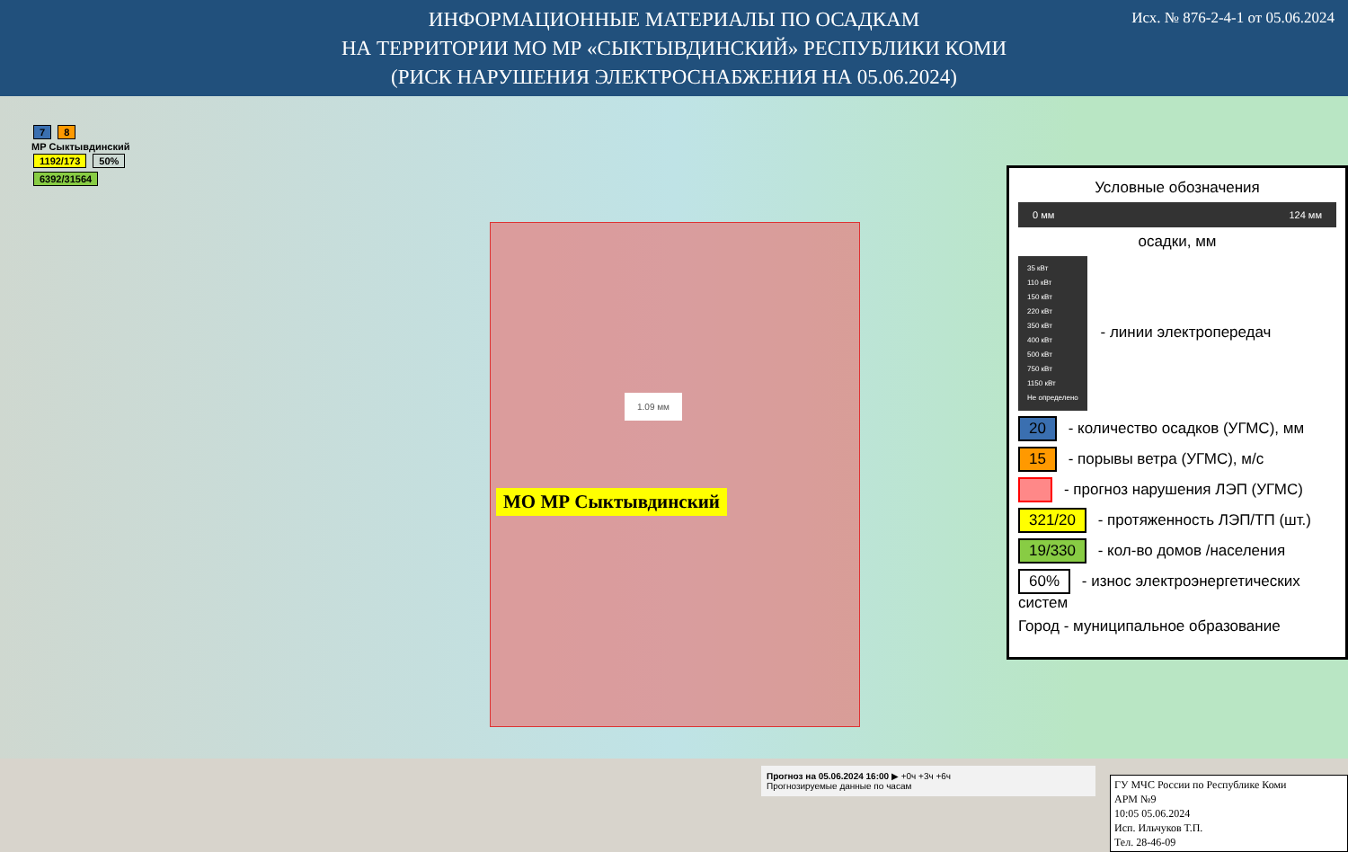ИНФОРМАЦИОННЫЕ МАТЕРИАЛЫ ПО ОСАДКАМ
НА ТЕРРИТОРИИ МО МР «СЫКТЫВДИНСКИЙ» РЕСПУБЛИКИ КОМИ
(РИСК НАРУШЕНИЯ ЭЛЕКТРОСНАБЖЕНИЯ НА 05.06.2024)
Исх. № 876-2-4-1 от 05.06.2024
7 8
МР Сыктывдинский
1192/173 50%
6392/31564
1.09 мм
МО МР Сыктывдинский
Условные обозначения
0 мм 124 мм
осадки, мм
35 кВт
110 кВт
150 кВт
220 кВт
350 кВт
400 кВт
500 кВт
750 кВт
1150 кВт
Не определено - линии электропередач
20 - количество осадков (УГМС), мм
15 - порывы ветра (УГМС), м/с
- прогноз нарушения ЛЭП (УГМС)
321/20 - протяженность ЛЭП/ТП (шт.)
19/330 - кол-во домов /населения
60% - износ электроэнергетических систем
Город - муниципальное образование
Прогноз на 05.06.2024 16:00 ▶ +0ч +3ч +6ч
Прогнозируемые данные по часам
ГУ МЧС России по Республике Коми
АРМ №9
10:05 05.06.2024
Исп. Ильчуков Т.П.
Тел. 28-46-09